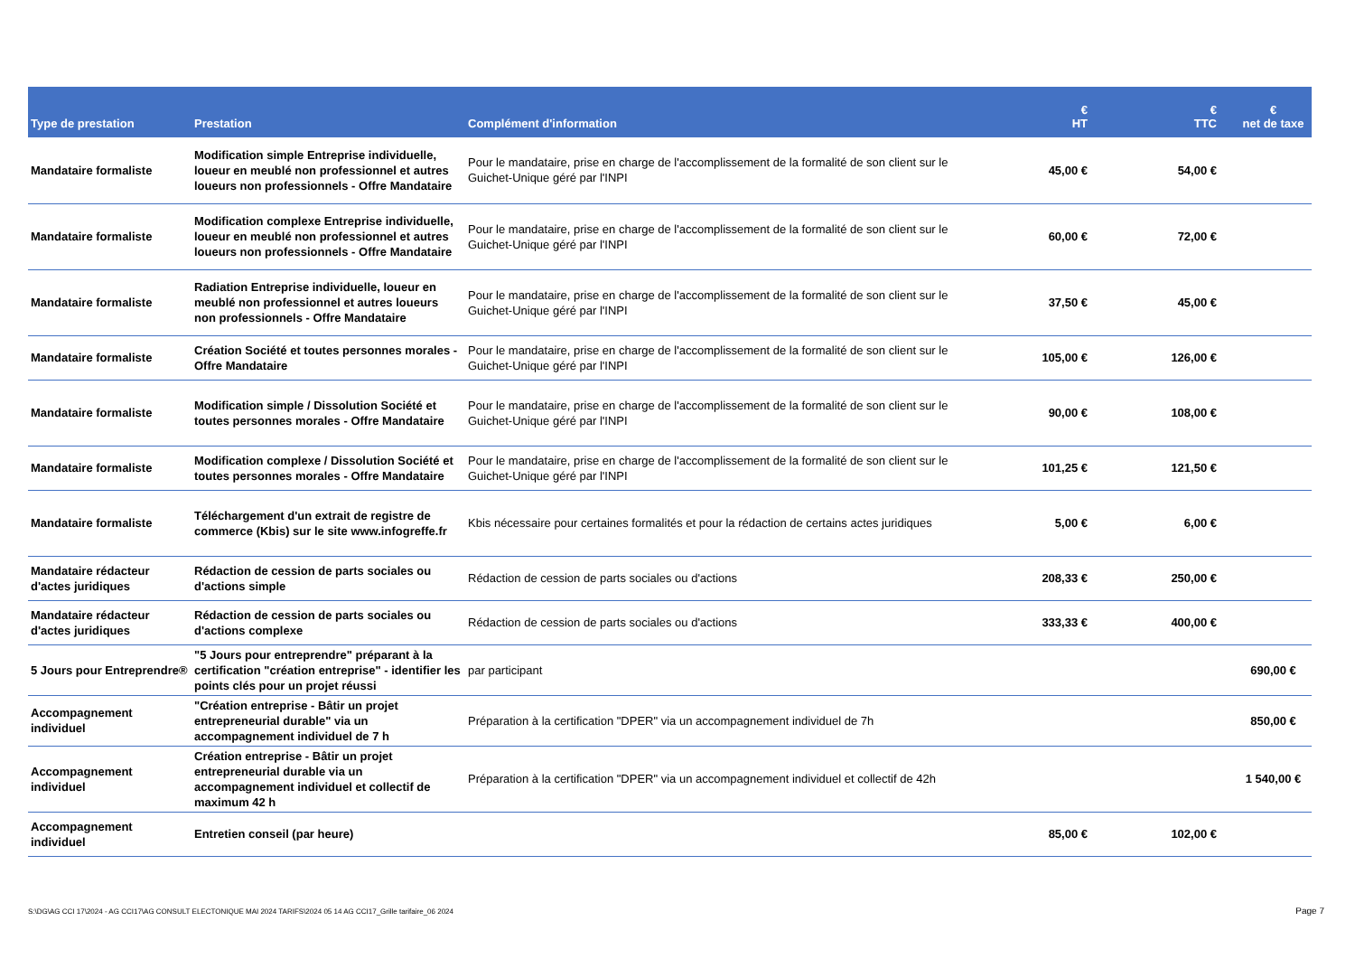| Type de prestation | Prestation | Complément d'information | € HT | € TTC | € net de taxe |
| --- | --- | --- | --- | --- | --- |
| Mandataire formaliste | Modification simple Entreprise individuelle, loueur en meublé non professionnel et autres loueurs non professionnels - Offre Mandataire | Pour le mandataire, prise en charge de l'accomplissement de la formalité de son client sur le Guichet-Unique géré par l'INPI | 45,00 € | 54,00 € | |
| Mandataire formaliste | Modification complexe Entreprise individuelle, loueur en meublé non professionnel et autres loueurs non professionnels - Offre Mandataire | Pour le mandataire, prise en charge de l'accomplissement de la formalité de son client sur le Guichet-Unique géré par l'INPI | 60,00 € | 72,00 € | |
| Mandataire formaliste | Radiation Entreprise individuelle, loueur en meublé non professionnel et autres loueurs non professionnels - Offre Mandataire | Pour le mandataire, prise en charge de l'accomplissement de la formalité de son client sur le Guichet-Unique géré par l'INPI | 37,50 € | 45,00 € | |
| Mandataire formaliste | Création Société et toutes personnes morales - Offre Mandataire | Pour le mandataire, prise en charge de l'accomplissement de la formalité de son client sur le Guichet-Unique géré par l'INPI | 105,00 € | 126,00 € | |
| Mandataire formaliste | Modification simple / Dissolution Société et toutes personnes morales - Offre Mandataire | Pour le mandataire, prise en charge de l'accomplissement de la formalité de son client sur le Guichet-Unique géré par l'INPI | 90,00 € | 108,00 € | |
| Mandataire formaliste | Modification complexe / Dissolution Société et toutes personnes morales - Offre Mandataire | Pour le mandataire, prise en charge de l'accomplissement de la formalité de son client sur le Guichet-Unique géré par l'INPI | 101,25 € | 121,50 € | |
| Mandataire formaliste | Téléchargement d'un extrait de registre de commerce (Kbis) sur le site www.infogreffe.fr | Kbis nécessaire pour certaines formalités et pour la rédaction de certains actes juridiques | 5,00 € | 6,00 € | |
| Mandataire rédacteur d'actes juridiques | Rédaction de cession de parts sociales ou d'actions simple | Rédaction de cession de parts sociales ou d'actions | 208,33 € | 250,00 € | |
| Mandataire rédacteur d'actes juridiques | Rédaction de cession de parts sociales ou d'actions complexe | Rédaction de cession de parts sociales ou d'actions | 333,33 € | 400,00 € | |
| 5 Jours pour Entreprendre® | "5 Jours pour entreprendre" préparant à la certification "création entreprise" - identifier les points clés pour un projet réussi | par participant | | | 690,00 € |
| Accompagnement individuel | "Création entreprise - Bâtir un projet entrepreneurial durable" via un accompagnement individuel de 7 h | Préparation à la certification "DPER" via un accompagnement individuel de 7h | | | 850,00 € |
| Accompagnement individuel | Création entreprise - Bâtir un projet entrepreneurial durable via un accompagnement individuel et collectif de maximum 42 h | Préparation à la certification "DPER" via un accompagnement individuel et collectif de 42h | | | 1 540,00 € |
| Accompagnement individuel | Entretien conseil (par heure) | | 85,00 € | 102,00 € | |
S:\DG\AG CCI 17\2024 - AG CCI17\AG CONSULT ELECTONIQUE MAI 2024 TARIFS\2024 05 14 AG CCI17_Grille tarifaire_06 2024
Page 7